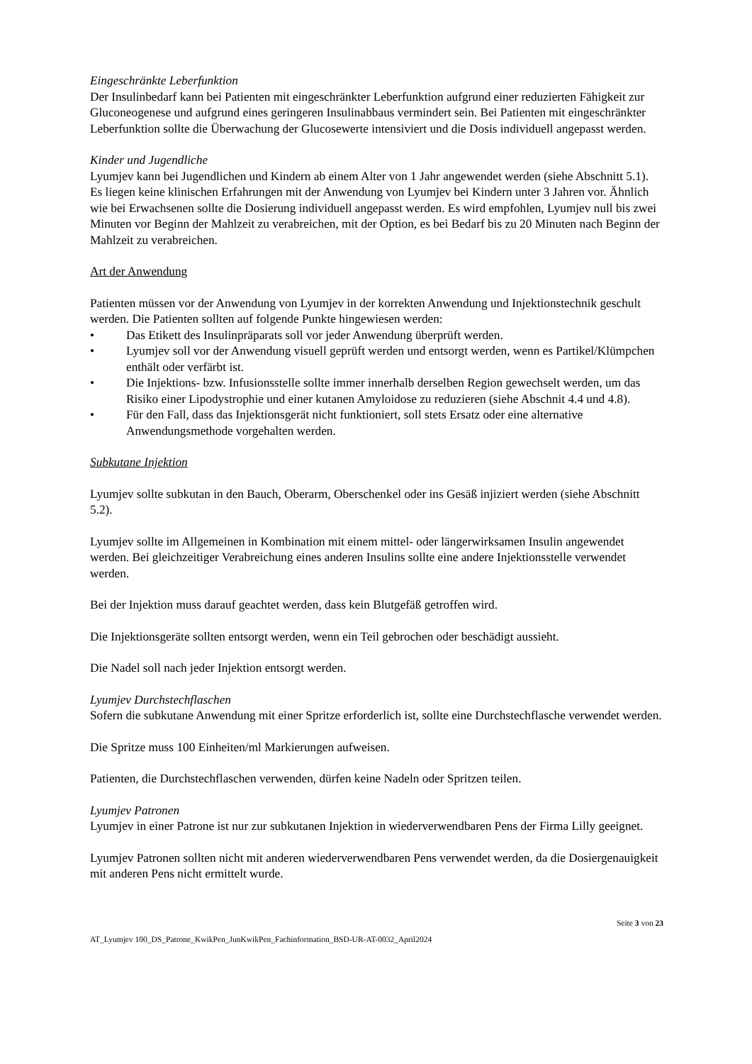Eingeschränkte Leberfunktion
Der Insulinbedarf kann bei Patienten mit eingeschränkter Leberfunktion aufgrund einer reduzierten Fähigkeit zur Gluconeogenese und aufgrund eines geringeren Insulinabbaus vermindert sein. Bei Patienten mit eingeschränkter Leberfunktion sollte die Überwachung der Glucosewerte intensiviert und die Dosis individuell angepasst werden.
Kinder und Jugendliche
Lyumjev kann bei Jugendlichen und Kindern ab einem Alter von 1 Jahr angewendet werden (siehe Abschnitt 5.1). Es liegen keine klinischen Erfahrungen mit der Anwendung von Lyumjev bei Kindern unter 3 Jahren vor. Ähnlich wie bei Erwachsenen sollte die Dosierung individuell angepasst werden. Es wird empfohlen, Lyumjev null bis zwei Minuten vor Beginn der Mahlzeit zu verabreichen, mit der Option, es bei Bedarf bis zu 20 Minuten nach Beginn der Mahlzeit zu verabreichen.
Art der Anwendung
Patienten müssen vor der Anwendung von Lyumjev in der korrekten Anwendung und Injektionstechnik geschult werden. Die Patienten sollten auf folgende Punkte hingewiesen werden:
• Das Etikett des Insulinpräparats soll vor jeder Anwendung überprüft werden.
• Lyumjev soll vor der Anwendung visuell geprüft werden und entsorgt werden, wenn es Partikel/Klümpchen enthält oder verfärbt ist.
• Die Injektions- bzw. Infusionsstelle sollte immer innerhalb derselben Region gewechselt werden, um das Risiko einer Lipodystrophie und einer kutanen Amyloidose zu reduzieren (siehe Abschnit 4.4 und 4.8).
• Für den Fall, dass das Injektionsgerät nicht funktioniert, soll stets Ersatz oder eine alternative Anwendungsmethode vorgehalten werden.
Subkutane Injektion
Lyumjev sollte subkutan in den Bauch, Oberarm, Oberschenkel oder ins Gesäß injiziert werden (siehe Abschnitt 5.2).
Lyumjev sollte im Allgemeinen in Kombination mit einem mittel- oder längerwirksamen Insulin angewendet werden. Bei gleichzeitiger Verabreichung eines anderen Insulins sollte eine andere Injektionsstelle verwendet werden.
Bei der Injektion muss darauf geachtet werden, dass kein Blutgefäß getroffen wird.
Die Injektionsgeräte sollten entsorgt werden, wenn ein Teil gebrochen oder beschädigt aussieht.
Die Nadel soll nach jeder Injektion entsorgt werden.
Lyumjev Durchstechflaschen
Sofern die subkutane Anwendung mit einer Spritze erforderlich ist, sollte eine Durchstechflasche verwendet werden.
Die Spritze muss 100 Einheiten/ml Markierungen aufweisen.
Patienten, die Durchstechflaschen verwenden, dürfen keine Nadeln oder Spritzen teilen.
Lyumjev Patronen
Lyumjev in einer Patrone ist nur zur subkutanen Injektion in wiederverwendbaren Pens der Firma Lilly geeignet.
Lyumjev Patronen sollten nicht mit anderen wiederverwendbaren Pens verwendet werden, da die Dosiergenauigkeit mit anderen Pens nicht ermittelt wurde.
Seite 3 von 23
AT_Lyumjev 100_DS_Patrone_KwikPen_JunKwikPen_Fachinformation_BSD-UR-AT-0032_April2024